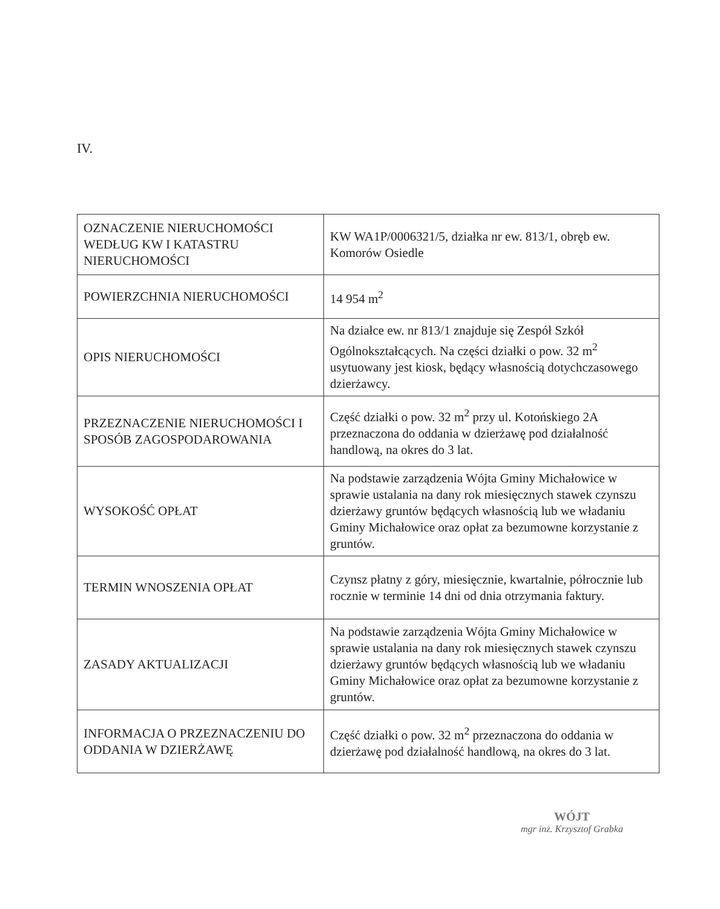IV.
| OZNACZENIE NIERUCHOMOŚCI WEDŁUG KW I KATASTRU NIERUCHOMOŚCI | KW WA1P/0006321/5, działka nr ew. 813/1, obręb ew. Komorów Osiedle |
| POWIERZCHNIA NIERUCHOMOŚCI | 14 954 m<sup>2</sup> |
| OPIS NIERUCHOMOŚCI | Na działce ew. nr 813/1 znajduje się Zespół Szkół Ogólnokształcących. Na części działki o pow. 32 m<sup>2</sup> usytuowany jest kiosk, będący własnością dotychczasowego dzierżawcy. |
| PRZEZNACZENIE NIERUCHOMOŚCI I SPOSÓB ZAGOSPODAROWANIA | Część działki o pow. 32 m<sup>2</sup> przy ul. Kotońskiego 2A przeznaczona do oddania w dzierżawę pod działalność handlową, na okres do 3 lat. |
| WYSOKOŚĆ OPŁAT | Na podstawie zarządzenia Wójta Gminy Michałowice w sprawie ustalania na dany rok miesięcznych stawek czynszu dzierżawy gruntów będących własnością lub we władaniu Gminy Michałowice oraz opłat za bezumowne korzystanie z gruntów. |
| TERMIN WNOSZENIA OPŁAT | Czynsz płatny z góry, miesięcznie, kwartalnie, półrocznie lub rocznie w terminie 14 dni od dnia otrzymania faktury. |
| ZASADY AKTUALIZACJI | Na podstawie zarządzenia Wójta Gminy Michałowice w sprawie ustalania na dany rok miesięcznych stawek czynszu dzierżawy gruntów będących własnością lub we władaniu Gminy Michałowice oraz opłat za bezumowne korzystanie z gruntów. |
| INFORMACJA O PRZEZNACZENIU DO ODDANIA W DZIERŻAWĘ | Część działki o pow. 32 m<sup>2</sup> przeznaczona do oddania w dzierżawę pod działalność handlową, na okres do 3 lat. |
WÓJT
mgr inż. Krzysztof Grabka